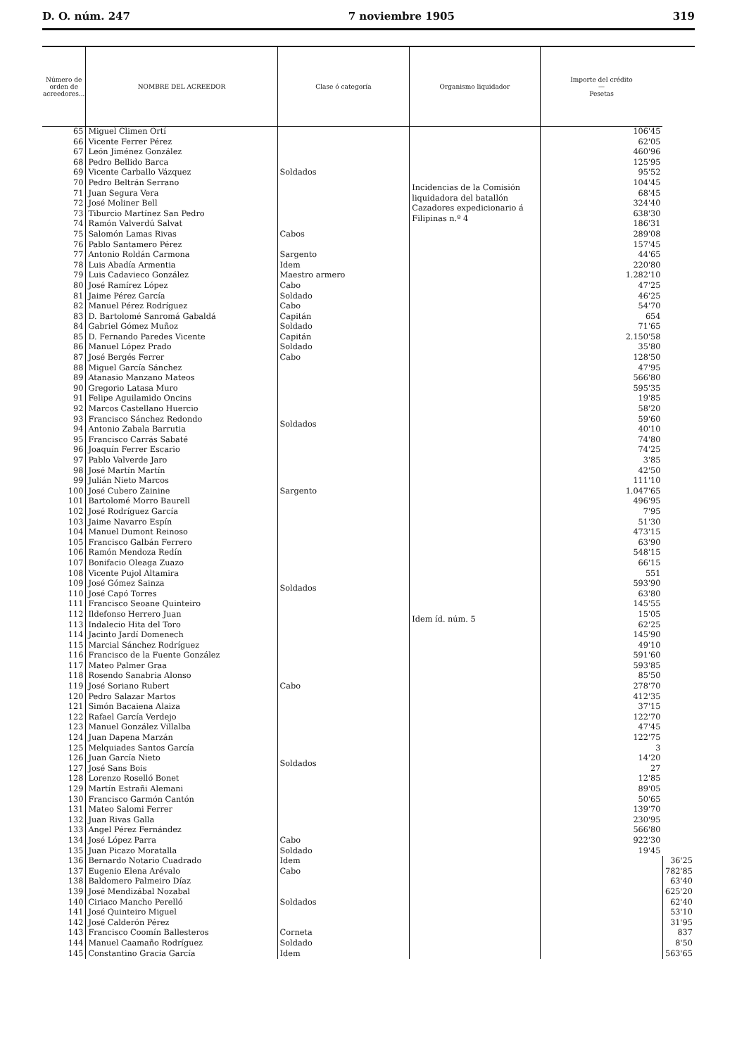D. O. núm. 247 7 noviembre 1905 319
| Número de orden de acreedores... | NOMBRE DEL ACREEDOR | Clase ó categoría | Organismo liquidador | Importe del crédito — Pesetas | |
| --- | --- | --- | --- | --- | --- |
| 65 | Miguel Climen Ortí | Soldados | Incidencias de la Comisión liquidadora del batallón Cazadores expedicionario á Filipinas n.º 4 | 106'45 | |
| 66 | Vicente Ferrer Pérez | | | 62'05 | |
| 67 | León Jiménez González | | | 460'96 | |
| 68 | Pedro Bellido Barca | | | 125'95 | |
| 69 | Vicente Carballo Vázquez | | | 95'52 | |
| 70 | Pedro Beltrán Serrano | | | 104'45 | |
| 71 | Juan Segura Vera | | | 68'45 | |
| 72 | José Moliner Bell | | | 324'40 | |
| 73 | Tiburcio Martínez San Pedro | | | 638'30 | |
| 74 | Ramón Valverdú Salvat | Cabos | | 186'31 | |
| 75 | Salomón Lamas Rivas | | | 289'08 | |
| 76 | Pablo Santamero Pérez | | | 157'45 | |
| 77 | Antonio Roldán Carmona | Sargento | | 44'65 | |
| 78 | Luis Abadía Armentia | Idem | | 220'80 | |
| 79 | Luis Cadavieco González | Maestro armero | | 1.282'10 | |
| 80 | José Ramírez López | Cabo | Idem íd. núm. 5 | 47'25 | |
| 81 | Jaime Pérez García | Soldado | | 46'25 | |
| 82 | Manuel Pérez Rodríguez | Cabo | | 54'70 | |
| 83 | D. Bartolomé Sanromá Gabaldá | Capitán | | 654 | |
| 84 | Gabriel Gómez Muñoz | Soldado | | 71'65 | |
| 85 | D. Fernando Paredes Vicente | Capitán | | 2.150'58 | |
| 86 | Manuel López Prado | Soldado | | 35'80 | |
| 87 | José Bergés Ferrer | Cabo | | 128'50 | |
| 88 | Miguel García Sánchez | Soldados | | 47'95 | |
| 89 | Atanasio Manzano Mateos | | | 566'80 | |
| 90 | Gregorio Latasa Muro | | | 595'35 | |
| 91 | Felipe Aguilamido Oncins | | | 19'85 | |
| 92 | Marcos Castellano Huercio | | | 58'20 | |
| 93 | Francisco Sánchez Redondo | | | 59'60 | |
| 94 | Antonio Zabala Barrutia | | | 40'10 | |
| 95 | Francisco Carrás Sabaté | | | 74'80 | |
| 96 | Joaquín Ferrer Escario | | | 74'25 | |
| 97 | Pablo Valverde Jaro | | | 3'85 | |
| 98 | José Martín Martín | | | 42'50 | |
| 99 | Julián Nieto Marcos | | | 111'10 | |
| 100 | José Cubero Zainine | Sargento | | 1.047'65 | |
| 101 | Bartolomé Morro Baurell | Soldados | | 496'95 | |
| 102 | José Rodríguez García | | | 7'95 | |
| 103 | Jaime Navarro Espín | | | 51'30 | |
| 104 | Manuel Dumont Reinoso | | | 473'15 | |
| 105 | Francisco Galbán Ferrero | | | 63'90 | |
| 106 | Ramón Mendoza Redín | | | 548'15 | |
| 107 | Bonifacio Oleaga Zuazo | | | 66'15 | |
| 108 | Vicente Pujol Altamira | | | 551 | |
| 109 | José Gómez Sainza | | | 593'90 | |
| 110 | José Capó Torres | | | 63'80 | |
| 111 | Francisco Seoane Quinteiro | | | 145'55 | |
| 112 | Ildefonso Herrero Juan | | | 15'05 | |
| 113 | Indalecio Hita del Toro | | | 62'25 | |
| 114 | Jacinto Jardí Domenech | | | 145'90 | |
| 115 | Marcial Sánchez Rodríguez | | | 49'10 | |
| 116 | Francisco de la Fuente González | | | 591'60 | |
| 117 | Mateo Palmer Graa | | | 593'85 | |
| 118 | Rosendo Sanabria Alonso | | | 85'50 | |
| 119 | José Soriano Rubert | Cabo | | 278'70 | |
| 120 | Pedro Salazar Martos | Soldados | | 412'35 | |
| 121 | Simón Bacaiena Alaiza | | | 37'15 | |
| 122 | Rafael García Verdejo | | | 122'70 | |
| 123 | Manuel González Villalba | | | 47'45 | |
| 124 | Juan Dapena Marzán | | | 122'75 | |
| 125 | Melquiades Santos García | | | 3 | |
| 126 | Juan García Nieto | | | 14'20 | |
| 127 | José Sans Bois | | | 27 | |
| 128 | Lorenzo Roselló Bonet | | | 12'85 | |
| 129 | Martín Estrañi Alemani | | | 89'05 | |
| 130 | Francisco Garmón Cantón | | | 50'65 | |
| 131 | Mateo Salomi Ferrer | | | 139'70 | |
| 132 | Juan Rivas Galla | | | 230'95 | |
| 133 | Angel Pérez Fernández | | | 566'80 | |
| 134 | José López Parra | Cabo | | 922'30 | |
| 135 | Juan Picazo Moratalla | Soldado | | 19'45 | |
| 136 | Bernardo Notario Cuadrado | Idem | | | 36'25 |
| 137 | Eugenio Elena Arévalo | Cabo | | | 782'85 |
| 138 | Baldomero Palmeiro Díaz | Soldados | | | 63'40 |
| 139 | José Mendizábal Nozabal | | | | 625'20 |
| 140 | Ciriaco Mancho Perelló | | | | 62'40 |
| 141 | José Quinteiro Miguel | | | | 53'10 |
| 142 | José Calderón Pérez | | | | 31'95 |
| 143 | Francisco Coomín Ballesteros | Corneta | | | 837 |
| 144 | Manuel Caamaño Rodríguez | Soldado | | | 8'50 |
| 145 | Constantino Gracia García | Idem | | | 563'65 |